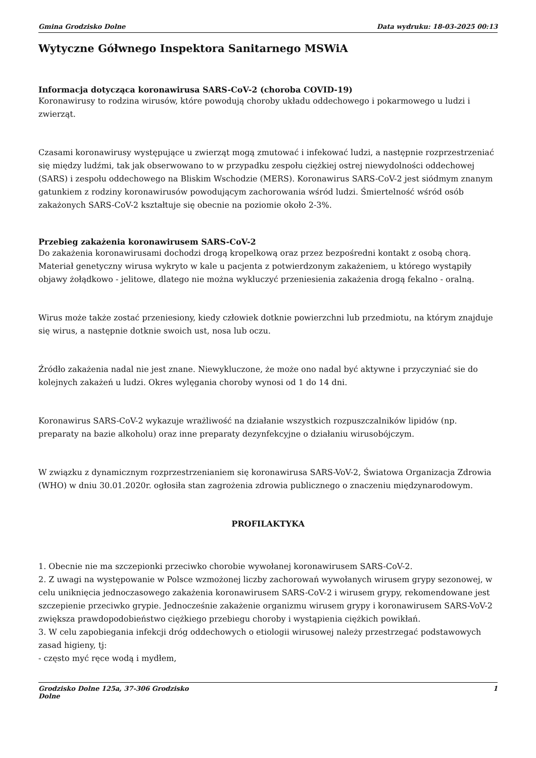Gmina Grodzisko Dolne Data wydruku: 18-03-2025 00:13
Wytyczne Gółwnego Inspektora Sanitarnego MSWiA
Informacja dotycząca koronawirusa SARS-CoV-2 (choroba COVID-19)
Koronawirusy to rodzina wirusów, które powodują choroby układu oddechowego i pokarmowego u ludzi i zwierząt.
Czasami koronawirusy występujące u zwierząt mogą zmutować i infekować ludzi, a następnie rozprzestrzeniać się między ludźmi, tak jak obserwowano to w przypadku zespołu ciężkiej ostrej niewydolności oddechowej (SARS) i zespołu oddechowego na Bliskim Wschodzie (MERS). Koronawirus SARS-CoV-2 jest siódmym znanym gatunkiem z rodziny koronawirusów powodującym zachorowania wśród ludzi. Śmiertelność wśród osób zakażonych SARS-CoV-2 kształtuje się obecnie na poziomie około 2-3%.
Przebieg zakażenia koronawirusem SARS-CoV-2
Do zakażenia koronawirusami dochodzi drogą kropelkową oraz przez bezpośredni kontakt z osobą chorą. Materiał genetyczny wirusa wykryto w kale u pacjenta z potwierdzonym zakażeniem, u którego wystąpiły objawy żołądkowo - jelitowe, dlatego nie można wykluczyć przeniesienia zakażenia drogą fekalno - oralną.
Wirus może także zostać przeniesiony, kiedy człowiek dotknie powierzchni lub przedmiotu, na którym znajduje się wirus, a następnie dotknie swoich ust, nosa lub oczu.
Źródło zakażenia nadal nie jest znane. Niewykluczone, że może ono nadal być aktywne i przyczyniać sie do kolejnych zakażeń u ludzi. Okres wylęgania choroby wynosi od 1 do 14 dni.
Koronawirus SARS-CoV-2 wykazuje wrażliwość na działanie wszystkich rozpuszczalników lipidów (np. preparaty na bazie alkoholu) oraz inne preparaty dezynfekcyjne o działaniu wirusobójczym.
W związku z dynamicznym rozprzestrzenianiem się koronawirusa SARS-VoV-2, Światowa Organizacja Zdrowia (WHO) w dniu 30.01.2020r. ogłosiła stan zagrożenia zdrowia publicznego o znaczeniu międzynarodowym.
PROFILAKTYKA
1. Obecnie nie ma szczepionki przeciwko chorobie wywołanej koronawirusem SARS-CoV-2.
2. Z uwagi na występowanie w Polsce wzmożonej liczby zachorowań wywołanych wirusem grypy sezonowej, w celu uniknięcia jednoczasowego zakażenia koronawirusem SARS-CoV-2 i wirusem grypy, rekomendowane jest szczepienie przeciwko grypie. Jednocześnie zakażenie organizmu wirusem grypy i koronawirusem SARS-VoV-2 zwiększa prawdopodobieństwo ciężkiego przebiegu choroby i wystąpienia ciężkich powikłań.
3. W celu zapobiegania infekcji dróg oddechowych o etiologii wirusowej należy przestrzegać podstawowych zasad higieny, tj:
- często myć ręce wodą i mydłem,
Grodzisko Dolne 125a, 37-306 Grodzisko
Dolne 1